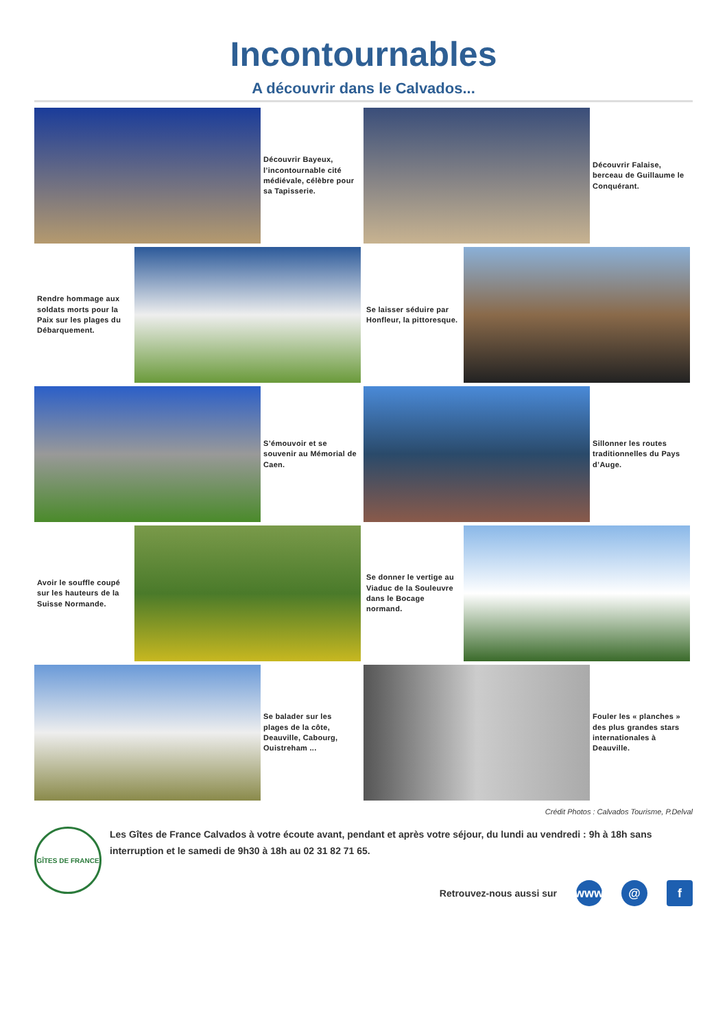Incontournables
A découvrir dans le Calvados...
Découvrir Bayeux, l’incontournable cité médiévale, célèbre pour sa Tapisserie.
Découvrir Falaise, berceau de Guillaume le Conquérant.
Rendre hommage aux soldats morts pour la Paix sur les plages du Débarquement.
Se laisser séduire par Honfleur, la pittoresque.
S’émouvoir et se souvenir au Mémorial de Caen. Sillonner les routes traditionnelles du Pays d’Auge.
Avoir le souffle coupé sur les hauteurs de la Suisse Normande.
Se donner le vertige au Viaduc de la Souleuvre dans le Bocage normand.
Se balader sur les plages de la côte, Deauville, Cabourg, Ouistreham ...
Fouler les « planches » des plus grandes stars internationales à Deauville.
Crédit Photos : Calvados Tourisme, P.Delval
GÎTES DE FRANCE
Les Gîtes de France Calvados à votre écoute avant, pendant et après votre séjour, du lundi au vendredi : 9h à 18h sans interruption et le samedi de 9h30 à 18h au 02 31 82 71 65.
Retrouvez-nous aussi sur www @ f